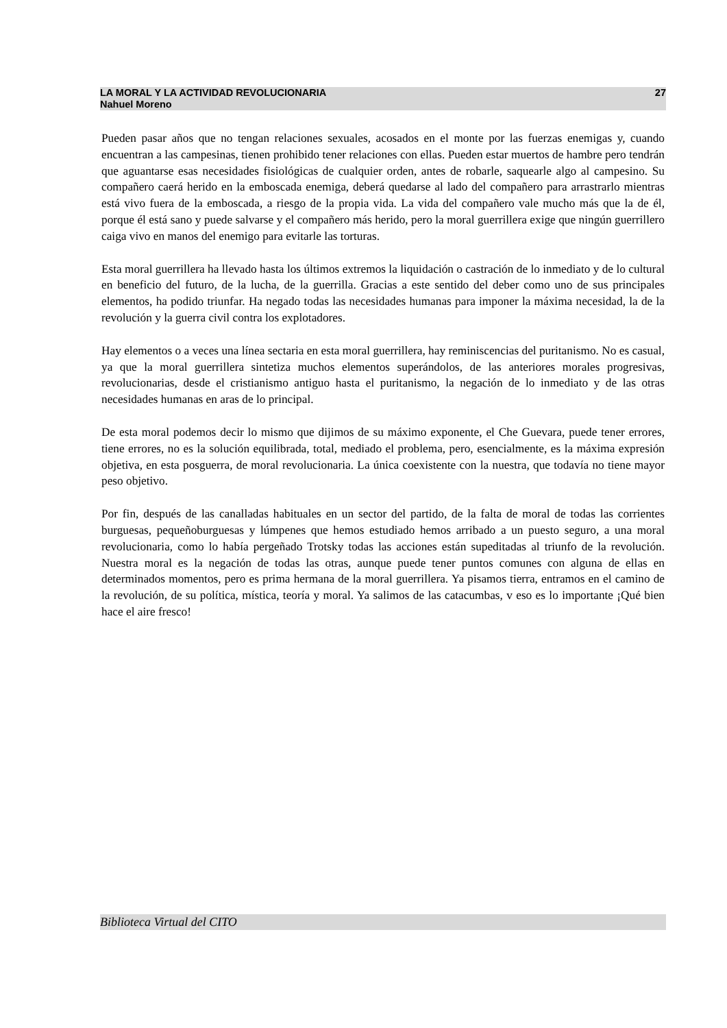LA MORAL Y LA ACTIVIDAD REVOLUCIONARIA 27
Nahuel Moreno
Pueden pasar años que no tengan relaciones sexuales, acosados en el monte por las fuerzas enemigas y, cuando encuentran a las campesinas, tienen prohibido tener relaciones con ellas. Pueden estar muertos de hambre pero tendrán que aguantarse esas necesidades fisiológicas de cualquier orden, antes de robarle, saquearle algo al campesino. Su compañero caerá herido en la emboscada enemiga, deberá quedarse al lado del compañero para arrastrarlo mientras está vivo fuera de la emboscada, a riesgo de la propia vida. La vida del compañero vale mucho más que la de él, porque él está sano y puede salvarse y el compañero más herido, pero la moral guerrillera exige que ningún guerrillero caiga vivo en manos del enemigo para evitarle las torturas.
Esta moral guerrillera ha llevado hasta los últimos extremos la liquidación o castración de lo inmediato y de lo cultural en beneficio del futuro, de la lucha, de la guerrilla. Gracias a este sentido del deber como uno de sus principales elementos, ha podido triunfar. Ha negado todas las necesidades humanas para imponer la máxima necesidad, la de la revolución y la guerra civil contra los explotadores.
Hay elementos o a veces una línea sectaria en esta moral guerrillera, hay reminiscencias del puritanismo. No es casual, ya que la moral guerrillera sintetiza muchos elementos superándolos, de las anteriores morales progresivas, revolucionarias, desde el cristianismo antiguo hasta el puritanismo, la negación de lo inmediato y de las otras necesidades humanas en aras de lo principal.
De esta moral podemos decir lo mismo que dijimos de su máximo exponente, el Che Guevara, puede tener errores, tiene errores, no es la solución equilibrada, total, mediado el problema, pero, esencialmente, es la máxima expresión objetiva, en esta posguerra, de moral revolucionaria. La única coexistente con la nuestra, que todavía no tiene mayor peso objetivo.
Por fin, después de las canalladas habituales en un sector del partido, de la falta de moral de todas las corrientes burguesas, pequeñoburguesas y lúmpenes que hemos estudiado hemos arribado a un puesto seguro, a una moral revolucionaria, como lo había pergeñado Trotsky todas las acciones están supeditadas al triunfo de la revolución. Nuestra moral es la negación de todas las otras, aunque puede tener puntos comunes con alguna de ellas en determinados momentos, pero es prima hermana de la moral guerrillera. Ya pisamos tierra, entramos en el camino de la revolución, de su política, mística, teoría y moral. Ya salimos de las catacumbas, v eso es lo importante ¡Qué bien hace el aire fresco!
Biblioteca Virtual del CITO